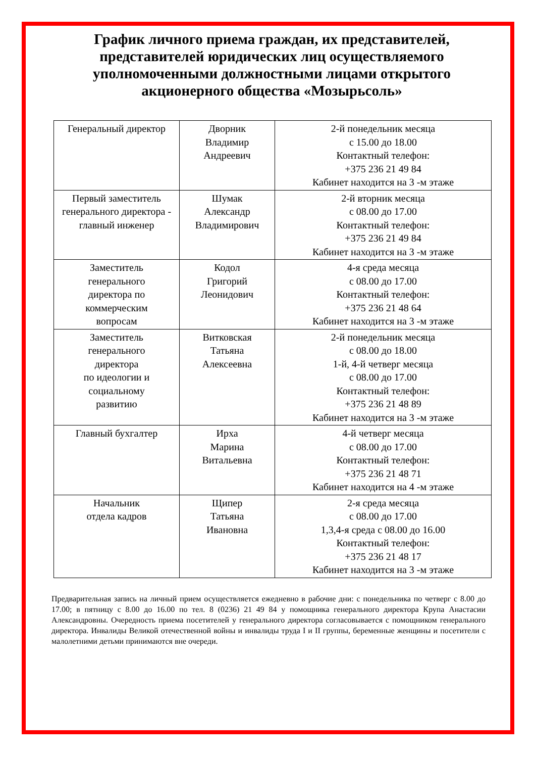График личного приема граждан, их представителей, представителей юридических лиц осуществляемого уполномоченными должностными лицами открытого акционерного общества «Мозырьсоль»
| Генеральный директор | Дворник Владимир Андреевич | 2-й понедельник месяца с 15.00 до 18.00 Контактный телефон: +375 236 21 49 84 Кабинет находится на 3 -м этаже |
| Первый заместитель генерального директора - главный инженер | Шумак Александр Владимирович | 2-й вторник месяца с 08.00 до 17.00 Контактный телефон: +375 236 21 49 84 Кабинет находится на 3 -м этаже |
| Заместитель генерального директора по коммерческим вопросам | Кодол Григорий Леонидович | 4-я среда месяца с 08.00 до 17.00 Контактный телефон: +375 236 21 48 64 Кабинет находится на 3 -м этаже |
| Заместитель генерального директора по идеологии и социальному развитию | Витковская Татьяна Алексеевна | 2-й понедельник месяца с 08.00 до 18.00 1-й, 4-й четверг месяца с 08.00 до 17.00 Контактный телефон: +375 236 21 48 89 Кабинет находится на 3 -м этаже |
| Главный бухгалтер | Ирха Марина Витальевна | 4-й четверг месяца с 08.00 до 17.00 Контактный телефон: +375 236 21 48 71 Кабинет находится на 4 -м этаже |
| Начальник отдела кадров | Щипер Татьяна Ивановна | 2-я среда месяца с 08.00 до 17.00 1,3,4-я среда с 08.00 до 16.00 Контактный телефон: +375 236 21 48 17 Кабинет находится на 3 -м этаже |
Предварительная запись на личный прием осуществляется ежедневно в рабочие дни: с понедельника по четверг с 8.00 до 17.00; в пятницу с 8.00 до 16.00 по тел. 8 (0236) 21 49 84 у помощника генерального директора Крупа Анастасии Александровны. Очередность приема посетителей у генерального директора согласовывается с помощником генерального директора. Инвалиды Великой отечественной войны и инвалиды труда I и II группы, беременные женщины и посетители с малолетними детьми принимаются вне очереди.